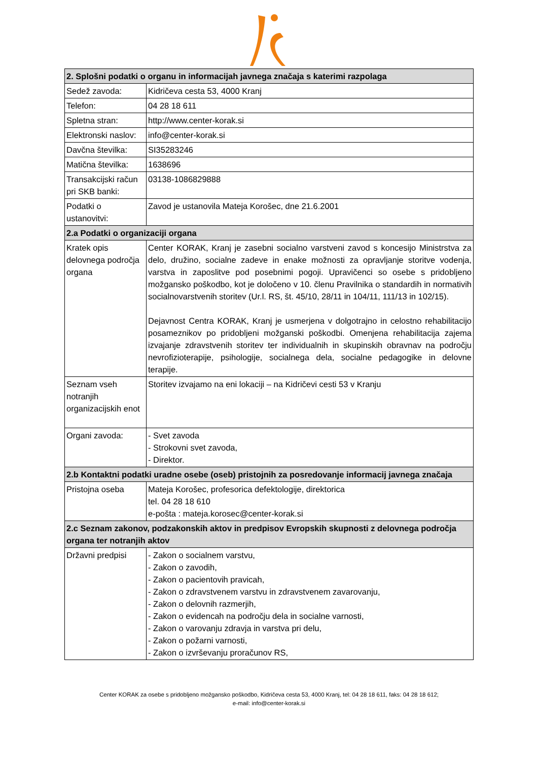| 2. Splošni podatki o organu in informacijah javnega značaja s katerimi razpolaga | |
| --- | --- |
| Sedež zavoda: | Kidričeva cesta 53, 4000 Kranj |
| Telefon: | 04 28 18 611 |
| Spletna stran: | http://www.center-korak.si |
| Elektronski naslov: | info@center-korak.si |
| Davčna številka: | SI35283246 |
| Matična številka: | 1638696 |
| Transakcijski račun pri SKB banki: | 03138-1086829888 |
| Podatki o ustanovitvi: | Zavod je ustanovila Mateja Korošec, dne 21.6.2001 |
| 2.a Podatki o organizaciji organa | |
| Kratek opis delovnega področja organa | Center KORAK, Kranj je zasebni socialno varstveni zavod s koncesijo Ministrstva za delo, družino, socialne zadeve in enake možnosti za opravljanje storitve vodenja, varstva in zaposlitve pod posebnimi pogoji. Upravičenci so osebe s pridobljeno možgansko poškodbo, kot je določeno v 10. členu Pravilnika o standardih in normativih socialnovarstvenih storitev (Ur.l. RS, št. 45/10, 28/11 in 104/11, 111/13 in 102/15). Dejavnost Centra KORAK, Kranj je usmerjena v dolgotrajno in celostno rehabilitacijo posameznikov po pridobljeni možganski poškodbi. Omenjena rehabilitacija zajema izvajanje zdravstvenih storitev ter individualnih in skupinskih obravnav na področju nevrofizioterapije, psihologije, socialnega dela, socialne pedagogike in delovne terapije. |
| Seznam vseh notranjih organizacijskih enot | Storitev izvajamo na eni lokaciji – na Kidričevi cesti 53 v Kranju |
| Organi zavoda: | - Svet zavoda - Strokovni svet zavoda, - Direktor. |
| 2.b Kontaktni podatki uradne osebe (oseb) pristojnih za posredovanje informacij javnega značaja | |
| Pristojna oseba | Mateja Korošec, profesorica defektologije, direktorica tel. 04 28 18 610 e-pošta : mateja.korosec@center-korak.si |
| 2.c Seznam zakonov, podzakonskih aktov in predpisov Evropskih skupnosti z delovnega področja organa ter notranjih aktov | |
| Državni predpisi | - Zakon o socialnem varstvu, - Zakon o zavodih, - Zakon o pacientovih pravicah, - Zakon o zdravstvenem varstvu in zdravstvenem zavarovanju, - Zakon o delovnih razmerjih, - Zakon o evidencah na področju dela in socialne varnosti, - Zakon o varovanju zdravja in varstva pri delu, - Zakon o požarni varnosti, - Zakon o izvrševanju proračunov RS, |
Center KORAK za osebe s pridobljeno možgansko poškodbo, Kidričeva cesta 53, 4000 Kranj, tel: 04 28 18 611, faks: 04 28 18 612;
e-mail: info@center-korak.si